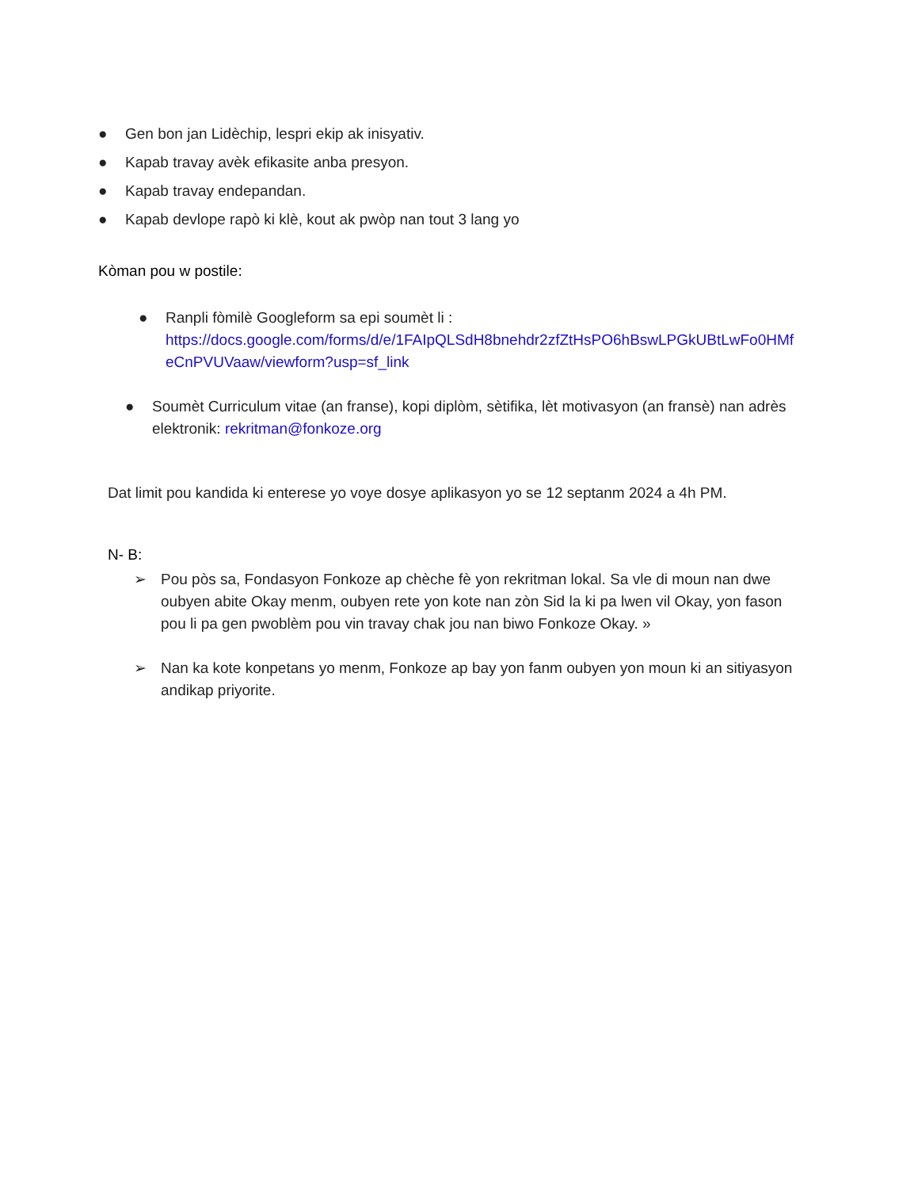● Gen bon jan Lidèchip, lespri ekip ak inisyativ.
● Kapab travay avèk efikasite anba presyon.
● Kapab travay endepandan.
● Kapab devlope rapò ki klè, kout ak pwòp nan tout 3 lang yo
Kòman pou w postile:
● Ranpli fòmilè Googleform sa epi soumèt li :
https://docs.google.com/forms/d/e/1FAIpQLSdH8bnehdr2zfZtHsPO6hBswLPGkUBtLwFo0HMf eCnPVUVaaw/viewform?usp=sf_link
● Soumèt Curriculum vitae (an franse), kopi diplòm, sètifika, lèt motivasyon (an fransè) nan adrès elektronik: rekritman@fonkoze.org
Dat limit pou kandida ki enterese yo voye dosye aplikasyon yo se 12 septanm 2024 a 4h PM.
N- B:
➢ Pou pòs sa, Fondasyon Fonkoze ap chèche fè yon rekritman lokal. Sa vle di moun nan dwe oubyen abite Okay menm, oubyen rete yon kote nan zòn Sid la ki pa lwen vil Okay, yon fason pou li pa gen pwoblèm pou vin travay chak jou nan biwo Fonkoze Okay. »
➢ Nan ka kote konpetans yo menm, Fonkoze ap bay yon fanm oubyen yon moun ki an sitiyasyon andikap priyorite.